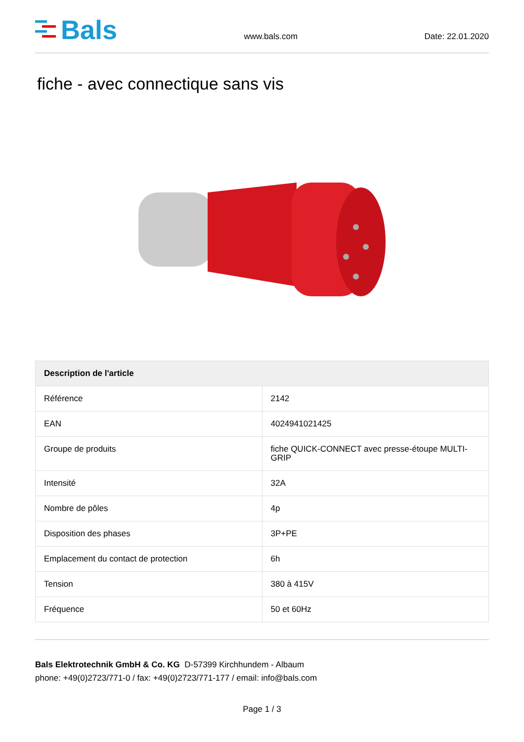Bals
www.bals.com Date: 22.01.2020
fiche - avec connectique sans vis
| Description de l'article | |
| --- | --- |
| Référence | 2142 |
| EAN | 4024941021425 |
| Groupe de produits | fiche QUICK-CONNECT avec presse-étoupe MULTI-GRIP |
| Intensité | 32A |
| Nombre de pôles | 4p |
| Disposition des phases | 3P+PE |
| Emplacement du contact de protection | 6h |
| Tension | 380 à 415V |
| Fréquence | 50 et 60Hz |
Bals Elektrotechnik GmbH & Co. KG D-57399 Kirchhundem - Albaum
phone: +49(0)2723/771-0 / fax: +49(0)2723/771-177 / email: info@bals.com
Page 1 / 3